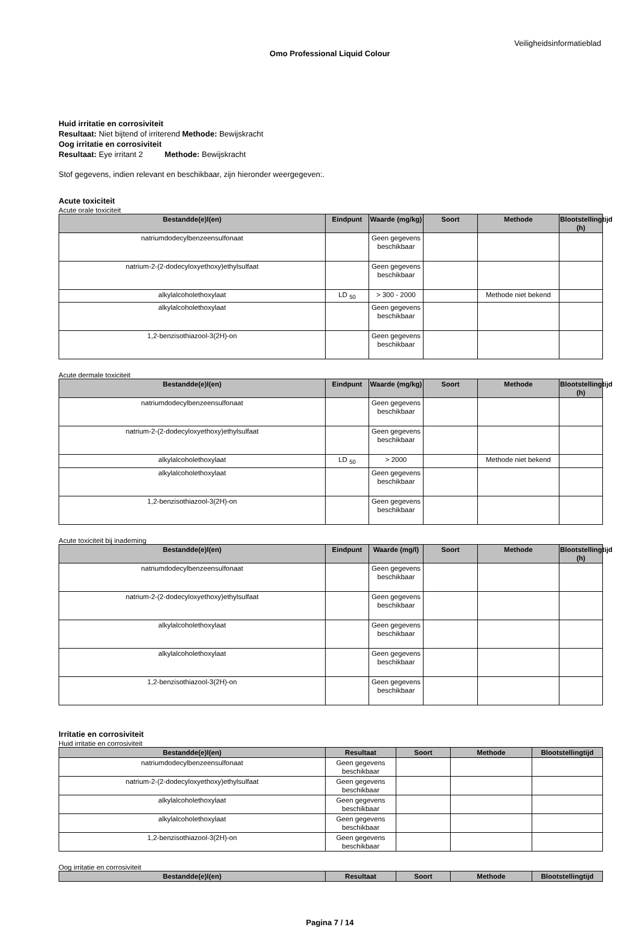Veiligheidsinformatieblad
Omo Professional Liquid Colour
Huid irritatie en corrosiviteit
Resultaat: Niet bijtend of irriterend Methode: Bewijskracht
Oog irritatie en corrosiviteit
Resultaat: Eye irritant 2 Methode: Bewijskracht
Stof gegevens, indien relevant en beschikbaar, zijn hieronder weergegeven:.
Acute toxiciteit
Acute orale toxiciteit
| Bestandde(e)l(en) | Eindpunt | Waarde (mg/kg) | Soort | Methode | Blootstellingtijd (h) |
| --- | --- | --- | --- | --- | --- |
| natriumdodecylbenzeensulfonaat | | Geen gegevens beschikbaar | | | |
| natrium-2-(2-dodecyloxyethoxy)ethylsulfaat | | Geen gegevens beschikbaar | | | |
| alkylalcoholethoxylaat | LD <sub>50</sub> | > 300 - 2000 | | Methode niet bekend | |
| alkylalcoholethoxylaat | | Geen gegevens beschikbaar | | | |
| 1,2-benzisothiazool-3(2H)-on | | Geen gegevens beschikbaar | | | |
Acute dermale toxiciteit
| Bestandde(e)l(en) | Eindpunt | Waarde (mg/kg) | Soort | Methode | Blootstellingtijd (h) |
| --- | --- | --- | --- | --- | --- |
| natriumdodecylbenzeensulfonaat | | Geen gegevens beschikbaar | | | |
| natrium-2-(2-dodecyloxyethoxy)ethylsulfaat | | Geen gegevens beschikbaar | | | |
| alkylalcoholethoxylaat | LD <sub>50</sub> | > 2000 | | Methode niet bekend | |
| alkylalcoholethoxylaat | | Geen gegevens beschikbaar | | | |
| 1,2-benzisothiazool-3(2H)-on | | Geen gegevens beschikbaar | | | |
Acute toxiciteit bij inademing
| Bestandde(e)l(en) | Eindpunt | Waarde (mg/l) | Soort | Methode | Blootstellingtijd (h) |
| --- | --- | --- | --- | --- | --- |
| natriumdodecylbenzeensulfonaat | | Geen gegevens beschikbaar | | | |
| natrium-2-(2-dodecyloxyethoxy)ethylsulfaat | | Geen gegevens beschikbaar | | | |
| alkylalcoholethoxylaat | | Geen gegevens beschikbaar | | | |
| alkylalcoholethoxylaat | | Geen gegevens beschikbaar | | | |
| 1,2-benzisothiazool-3(2H)-on | | Geen gegevens beschikbaar | | | |
Irritatie en corrosiviteit
Huid irritatie en corrosiviteit
| Bestandde(e)l(en) | Resultaat | Soort | Methode | Blootstellingtijd |
| --- | --- | --- | --- | --- |
| natriumdodecylbenzeensulfonaat | Geen gegevens beschikbaar | | | |
| natrium-2-(2-dodecyloxyethoxy)ethylsulfaat | Geen gegevens beschikbaar | | | |
| alkylalcoholethoxylaat | Geen gegevens beschikbaar | | | |
| alkylalcoholethoxylaat | Geen gegevens beschikbaar | | | |
| 1,2-benzisothiazool-3(2H)-on | Geen gegevens beschikbaar | | | |
Oog irritatie en corrosiviteit
| Bestandde(e)l(en) | Resultaat | Soort | Methode | Blootstellingtijd |
| --- | --- | --- | --- | --- |
Pagina 7 / 14